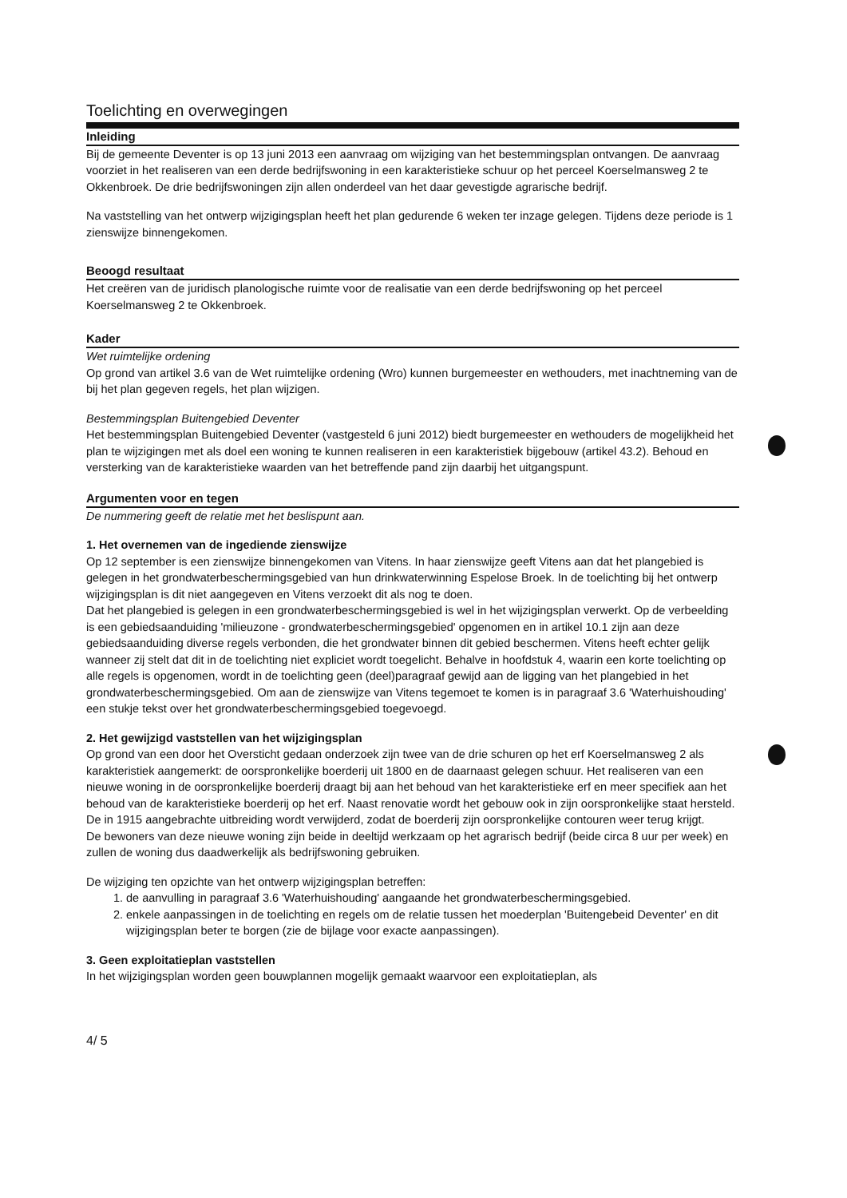Toelichting en overwegingen
Inleiding
Bij de gemeente Deventer is op 13 juni 2013 een aanvraag om wijziging van het bestemmingsplan ontvangen. De aanvraag voorziet in het realiseren van een derde bedrijfswoning in een karakteristieke schuur op het perceel Koerselmansweg 2 te Okkenbroek. De drie bedrijfswoningen zijn allen onderdeel van het daar gevestigde agrarische bedrijf.
Na vaststelling van het ontwerp wijzigingsplan heeft het plan gedurende 6 weken ter inzage gelegen. Tijdens deze periode is 1 zienswijze binnengekomen.
Beoogd resultaat
Het creëren van de juridisch planologische ruimte voor de realisatie van een derde bedrijfswoning op het perceel Koerselmansweg 2 te Okkenbroek.
Kader
Wet ruimtelijke ordening
Op grond van artikel 3.6 van de Wet ruimtelijke ordening (Wro) kunnen burgemeester en wethouders, met inachtneming van de bij het plan gegeven regels, het plan wijzigen.
Bestemmingsplan Buitengebied Deventer
Het bestemmingsplan Buitengebied Deventer (vastgesteld 6 juni 2012) biedt burgemeester en wethouders de mogelijkheid het plan te wijzigingen met als doel een woning te kunnen realiseren in een karakteristiek bijgebouw (artikel 43.2). Behoud en versterking van de karakteristieke waarden van het betreffende pand zijn daarbij het uitgangspunt.
Argumenten voor en tegen
De nummering geeft de relatie met het beslispunt aan.
1. Het overnemen van de ingediende zienswijze
Op 12 september is een zienswijze binnengekomen van Vitens. In haar zienswijze geeft Vitens aan dat het plangebied is gelegen in het grondwaterbeschermingsgebied van hun drinkwaterwinning Espelose Broek. In de toelichting bij het ontwerp wijzigingsplan is dit niet aangegeven en Vitens verzoekt dit als nog te doen.
Dat het plangebied is gelegen in een grondwaterbeschermingsgebied is wel in het wijzigingsplan verwerkt. Op de verbeelding is een gebiedsaanduiding 'milieuzone - grondwaterbeschermingsgebied' opgenomen en in artikel 10.1 zijn aan deze gebiedsaanduiding diverse regels verbonden, die het grondwater binnen dit gebied beschermen. Vitens heeft echter gelijk wanneer zij stelt dat dit in de toelichting niet expliciet wordt toegelicht. Behalve in hoofdstuk 4, waarin een korte toelichting op alle regels is opgenomen, wordt in de toelichting geen (deel)paragraaf gewijd aan de ligging van het plangebied in het grondwaterbeschermingsgebied. Om aan de zienswijze van Vitens tegemoet te komen is in paragraaf 3.6 'Waterhuishouding' een stukje tekst over het grondwaterbeschermingsgebied toegevoegd.
2. Het gewijzigd vaststellen van het wijzigingsplan
Op grond van een door het Oversticht gedaan onderzoek zijn twee van de drie schuren op het erf Koerselmansweg 2 als karakteristiek aangemerkt: de oorspronkelijke boerderij uit 1800 en de daarnaast gelegen schuur. Het realiseren van een nieuwe woning in de oorspronkelijke boerderij draagt bij aan het behoud van het karakteristieke erf en meer specifiek aan het behoud van de karakteristieke boerderij op het erf. Naast renovatie wordt het gebouw ook in zijn oorspronkelijke staat hersteld. De in 1915 aangebrachte uitbreiding wordt verwijderd, zodat de boerderij zijn oorspronkelijke contouren weer terug krijgt.
De bewoners van deze nieuwe woning zijn beide in deeltijd werkzaam op het agrarisch bedrijf (beide circa 8 uur per week) en zullen de woning dus daadwerkelijk als bedrijfswoning gebruiken.
De wijziging ten opzichte van het ontwerp wijzigingsplan betreffen:
1. de aanvulling in paragraaf 3.6 'Waterhuishouding' aangaande het grondwaterbeschermingsgebied.
2. enkele aanpassingen in de toelichting en regels om de relatie tussen het moederplan 'Buitengebeid Deventer' en dit wijzigingsplan beter te borgen (zie de bijlage voor exacte aanpassingen).
3. Geen exploitatieplan vaststellen
In het wijzigingsplan worden geen bouwplannen mogelijk gemaakt waarvoor een exploitatieplan, als
4/ 5